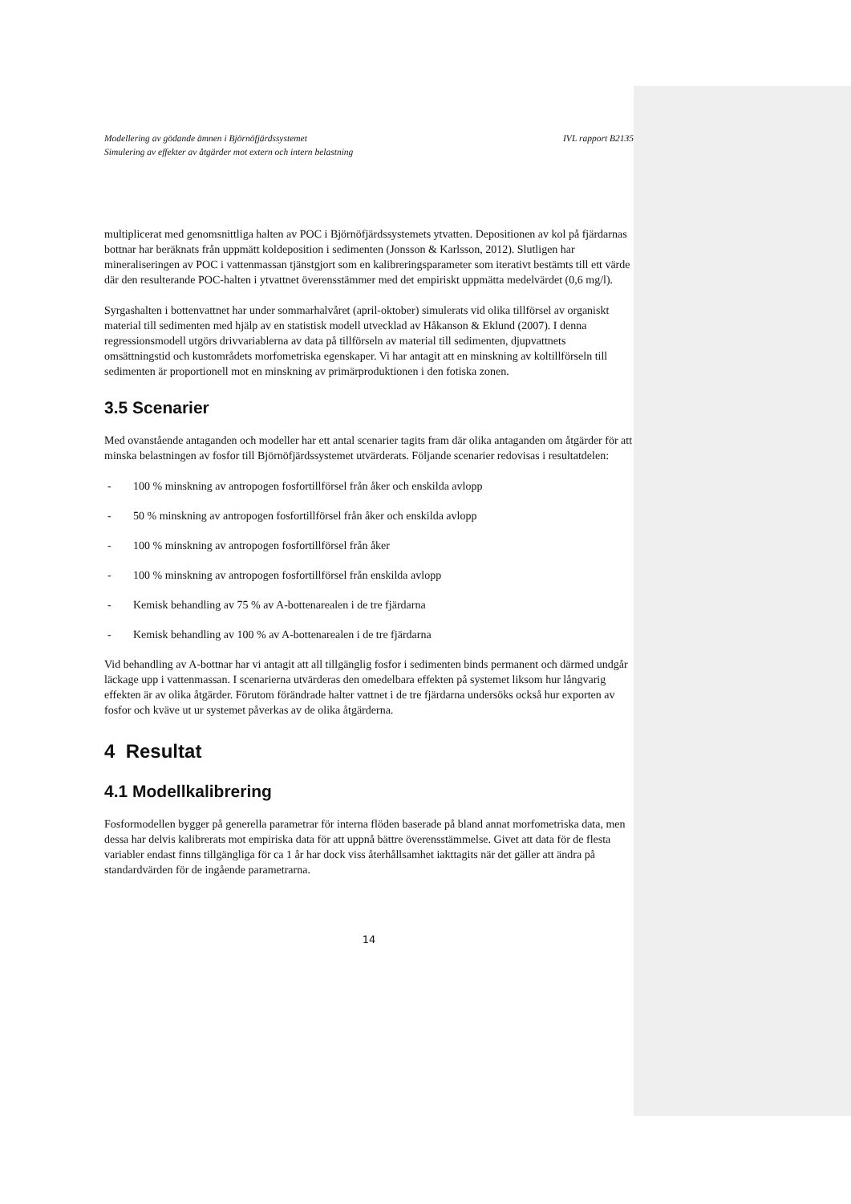Modellering av gödande ämnen i Björnöfjärdssystemet
Simulering av effekter av åtgärder mot extern och intern belastning
IVL rapport B2135
multiplicerat med genomsnittliga halten av POC i Björnöfjärdssystemets ytvatten. Depositionen av kol på fjärdarnas bottnar har beräknats från uppmätt koldeposition i sedimenten (Jonsson & Karlsson, 2012). Slutligen har mineraliseringen av POC i vattenmassan tjänstgjort som en kalibreringsparameter som iterativt bestämts till ett värde där den resulterande POC-halten i ytvattnet överensstämmer med det empiriskt uppmätta medelvärdet (0,6 mg/l).
Syrgashalten i bottenvattnet har under sommarhalvåret (april-oktober) simulerats vid olika tillförsel av organiskt material till sedimenten med hjälp av en statistisk modell utvecklad av Håkanson & Eklund (2007). I denna regressionsmodell utgörs drivvariablerna av data på tillförseln av material till sedimenten, djupvattnets omsättningstid och kustområdets morfometriska egenskaper. Vi har antagit att en minskning av koltillförseln till sedimenten är proportionell mot en minskning av primärproduktionen i den fotiska zonen.
3.5 Scenarier
Med ovanstående antaganden och modeller har ett antal scenarier tagits fram där olika antaganden om åtgärder för att minska belastningen av fosfor till Björnöfjärdssystemet utvärderats. Följande scenarier redovisas i resultatdelen:
- 100 % minskning av antropogen fosfortillförsel från åker och enskilda avlopp
- 50 % minskning av antropogen fosfortillförsel från åker och enskilda avlopp
- 100 % minskning av antropogen fosfortillförsel från åker
- 100 % minskning av antropogen fosfortillförsel från enskilda avlopp
- Kemisk behandling av 75 % av A-bottenarealen i de tre fjärdarna
- Kemisk behandling av 100 % av A-bottenarealen i de tre fjärdarna
Vid behandling av A-bottnar har vi antagit att all tillgänglig fosfor i sedimenten binds permanent och därmed undgår läckage upp i vattenmassan. I scenarierna utvärderas den omedelbara effekten på systemet liksom hur långvarig effekten är av olika åtgärder. Förutom förändrade halter vattnet i de tre fjärdarna undersöks också hur exporten av fosfor och kväve ut ur systemet påverkas av de olika åtgärderna.
4 Resultat
4.1 Modellkalibrering
Fosformodellen bygger på generella parametrar för interna flöden baserade på bland annat morfometriska data, men dessa har delvis kalibrerats mot empiriska data för att uppnå bättre överensstämmelse. Givet att data för de flesta variabler endast finns tillgängliga för ca 1 år har dock viss återhållsamhet iakttagits när det gäller att ändra på standardvärden för de ingående parametrarna.
14